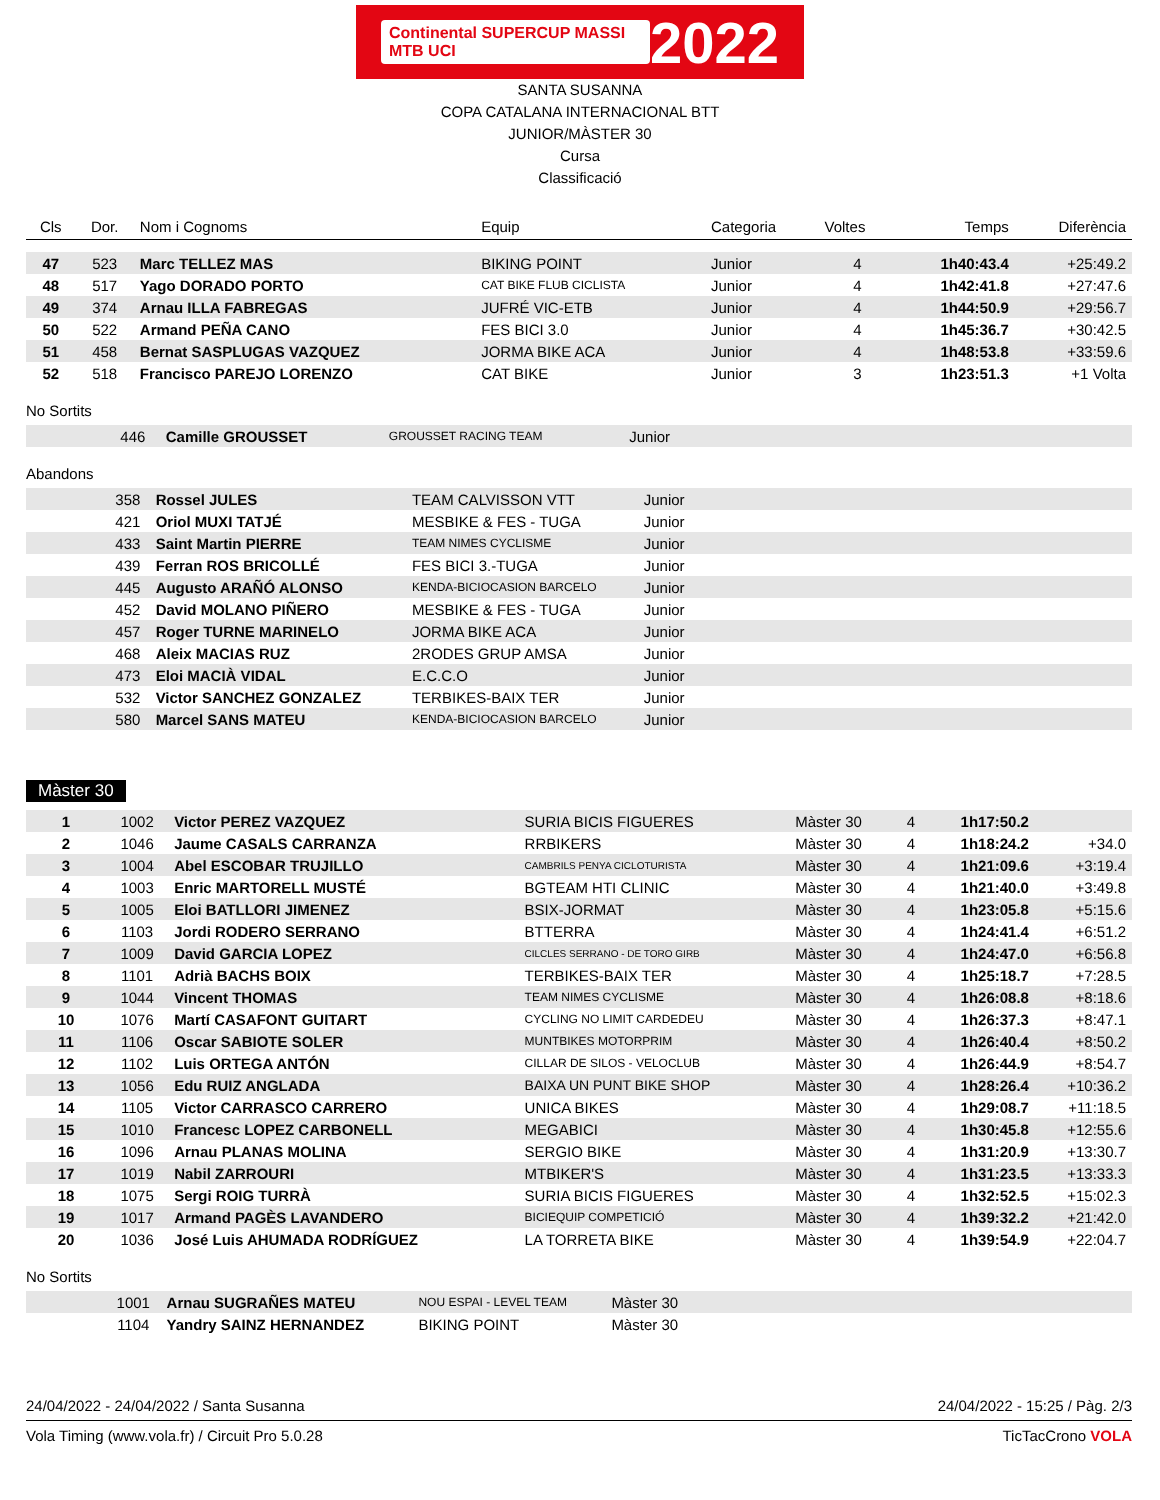Continental SUPERCUP MASSI MTB UCI 2022
SANTA SUSANNA
COPA CATALANA INTERNACIONAL BTT
JUNIOR/MÀSTER 30
Cursa
Classificació
| Cls | Dor. | Nom i Cognoms | Equip | Categoria | Voltes | Temps | Diferència |
| --- | --- | --- | --- | --- | --- | --- | --- |
| 47 | 523 | Marc TELLEZ MAS | BIKING POINT | Junior | 4 | 1h40:43.4 | +25:49.2 |
| 48 | 517 | Yago DORADO PORTO | CAT BIKE FLUB CICLISTA | Junior | 4 | 1h42:41.8 | +27:47.6 |
| 49 | 374 | Arnau ILLA FABREGAS | JUFRÉ VIC-ETB | Junior | 4 | 1h44:50.9 | +29:56.7 |
| 50 | 522 | Armand PEÑA CANO | FES BICI 3.0 | Junior | 4 | 1h45:36.7 | +30:42.5 |
| 51 | 458 | Bernat SASPLUGAS VAZQUEZ | JORMA BIKE ACA | Junior | 4 | 1h48:53.8 | +33:59.6 |
| 52 | 518 | Francisco PAREJO LORENZO | CAT BIKE | Junior | 3 | 1h23:51.3 | +1 Volta |
No Sortits
| | 446 | Camille GROUSSET | GROUSSET RACING TEAM | Junior | |
Abandons
| | 358 | Rossel JULES | TEAM CALVISSON VTT | Junior | |
| | 421 | Oriol MUXI TATJÉ | MESBIKE & FES - TUGA | Junior | |
| | 433 | Saint Martin PIERRE | TEAM NIMES CYCLISME | Junior | |
| | 439 | Ferran ROS BRICOLLÉ | FES BICI 3.-TUGA | Junior | |
| | 445 | Augusto ARAÑÓ ALONSO | KENDA-BICIOCASION BARCELO | Junior | |
| | 452 | David MOLANO PIÑERO | MESBIKE & FES - TUGA | Junior | |
| | 457 | Roger TURNE MARINELO | JORMA BIKE ACA | Junior | |
| | 468 | Aleix MACIAS RUZ | 2RODES GRUP AMSA | Junior | |
| | 473 | Eloi MACIÀ VIDAL | E.C.C.O | Junior | |
| | 532 | Victor SANCHEZ GONZALEZ | TERBIKES-BAIX TER | Junior | |
| | 580 | Marcel SANS MATEU | KENDA-BICIOCASION BARCELO | Junior | |
Màster 30
| 1 | 1002 | Victor PEREZ VAZQUEZ | SURIA BICIS FIGUERES | Màster 30 | 4 | 1h17:50.2 | |
| 2 | 1046 | Jaume CASALS CARRANZA | RRBIKERS | Màster 30 | 4 | 1h18:24.2 | +34.0 |
| 3 | 1004 | Abel ESCOBAR TRUJILLO | CAMBRILS PENYA CICLOTURISTA | Màster 30 | 4 | 1h21:09.6 | +3:19.4 |
| 4 | 1003 | Enric MARTORELL MUSTÉ | BGTEAM HTI CLINIC | Màster 30 | 4 | 1h21:40.0 | +3:49.8 |
| 5 | 1005 | Eloi BATLLORI JIMENEZ | BSIX-JORMAT | Màster 30 | 4 | 1h23:05.8 | +5:15.6 |
| 6 | 1103 | Jordi RODERO SERRANO | BTTERRA | Màster 30 | 4 | 1h24:41.4 | +6:51.2 |
| 7 | 1009 | David GARCIA LOPEZ | CILCLES SERRANO - DE TORO GIRB | Màster 30 | 4 | 1h24:47.0 | +6:56.8 |
| 8 | 1101 | Adrià BACHS BOIX | TERBIKES-BAIX TER | Màster 30 | 4 | 1h25:18.7 | +7:28.5 |
| 9 | 1044 | Vincent THOMAS | TEAM NIMES CYCLISME | Màster 30 | 4 | 1h26:08.8 | +8:18.6 |
| 10 | 1076 | Martí CASAFONT GUITART | CYCLING NO LIMIT CARDEDEU | Màster 30 | 4 | 1h26:37.3 | +8:47.1 |
| 11 | 1106 | Oscar SABIOTE SOLER | MUNTBIKES MOTORPRIM | Màster 30 | 4 | 1h26:40.4 | +8:50.2 |
| 12 | 1102 | Luis ORTEGA ANTÓN | CILLAR DE SILOS - VELOCLUB | Màster 30 | 4 | 1h26:44.9 | +8:54.7 |
| 13 | 1056 | Edu RUIZ ANGLADA | BAIXA UN PUNT BIKE SHOP | Màster 30 | 4 | 1h28:26.4 | +10:36.2 |
| 14 | 1105 | Victor CARRASCO CARRERO | UNICA BIKES | Màster 30 | 4 | 1h29:08.7 | +11:18.5 |
| 15 | 1010 | Francesc LOPEZ CARBONELL | MEGABICI | Màster 30 | 4 | 1h30:45.8 | +12:55.6 |
| 16 | 1096 | Arnau PLANAS MOLINA | SERGIO BIKE | Màster 30 | 4 | 1h31:20.9 | +13:30.7 |
| 17 | 1019 | Nabil ZARROURI | MTBIKER'S | Màster 30 | 4 | 1h31:23.5 | +13:33.3 |
| 18 | 1075 | Sergi ROIG TURRÀ | SURIA BICIS FIGUERES | Màster 30 | 4 | 1h32:52.5 | +15:02.3 |
| 19 | 1017 | Armand PAGÈS LAVANDERO | BICIEQUIP COMPETICIÓ | Màster 30 | 4 | 1h39:32.2 | +21:42.0 |
| 20 | 1036 | José Luis AHUMADA RODRÍGUEZ | LA TORRETA BIKE | Màster 30 | 4 | 1h39:54.9 | +22:04.7 |
No Sortits
| | 1001 | Arnau SUGRAÑES MATEU | NOU ESPAI - LEVEL TEAM | Màster 30 | |
| | 1104 | Yandry SAINZ HERNANDEZ | BIKING POINT | Màster 30 | |
24/04/2022 - 24/04/2022 / Santa Susanna 24/04/2022 - 15:25 / Pàg. 2/3
Vola Timing (www.vola.fr) / Circuit Pro 5.0.28 TicTacCrono VOLA